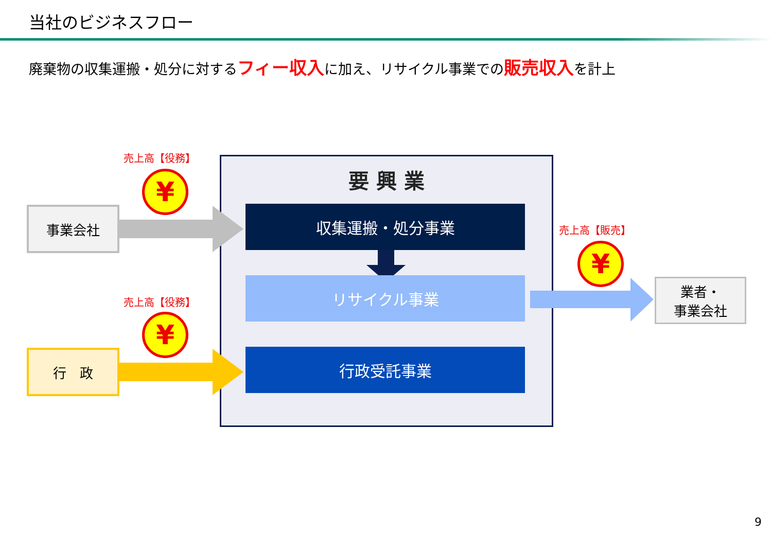当社のビジネスフロー
廃棄物の収集運搬・処分に対するフィー収入に加え、リサイクル事業での販売収入を計上
要 興 業
事業会社
行　政
業者・
事業会社
収集運搬・処分事業
リサイクル事業
行政受託事業
売上高【役務】
¥
売上高【役務】
¥
売上高【販売】
¥
9